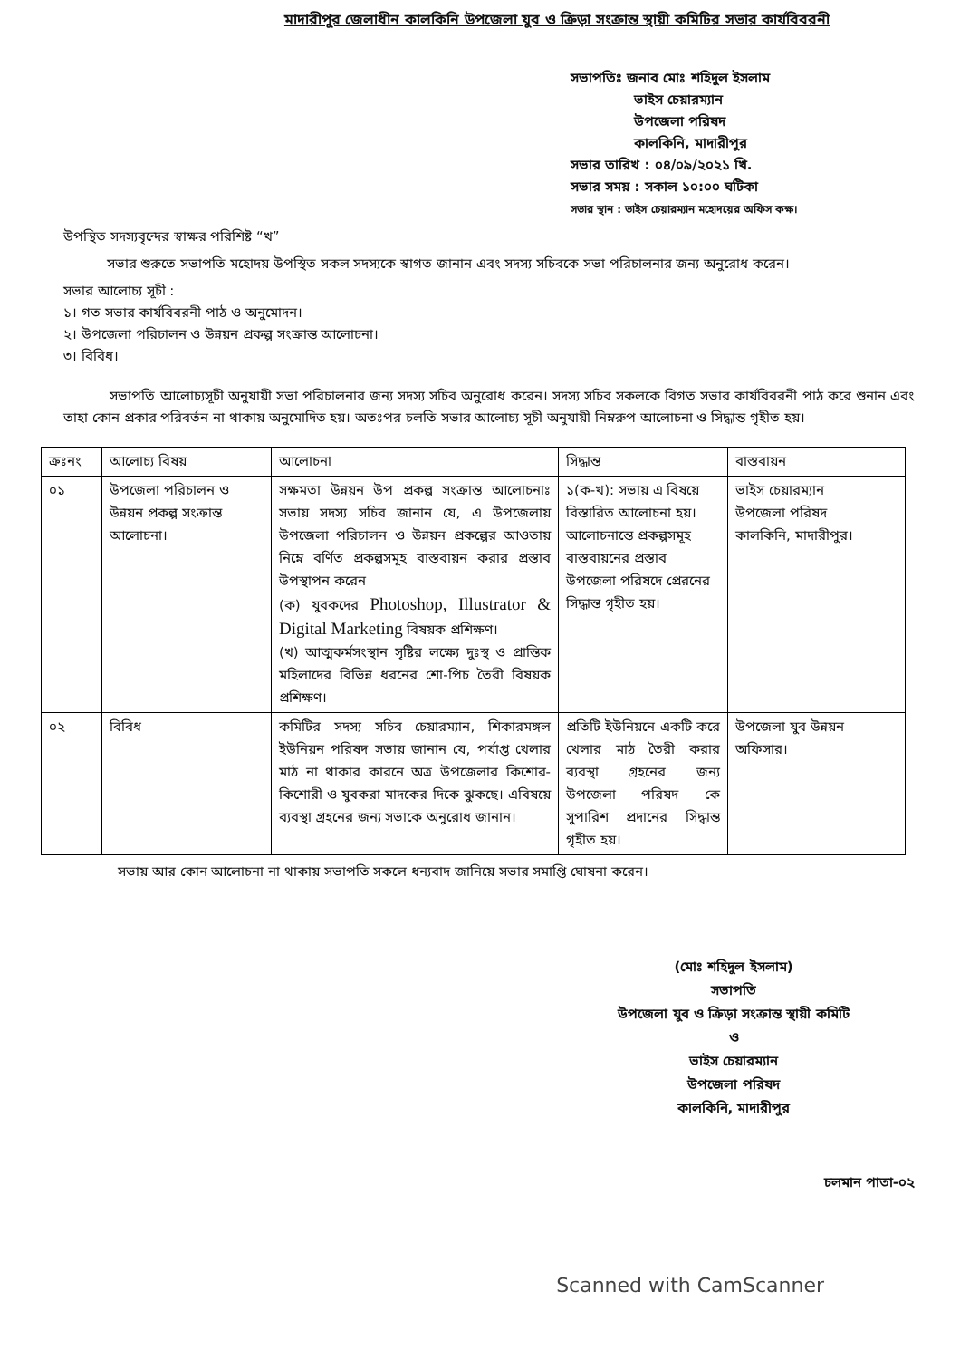মাদারীপুর জেলাধীন কালকিনি উপজেলা যুব ও ক্রিড়া সংক্রান্ত স্থায়ী কমিটির সভার কার্যবিবরনী
সভাপতিঃ জনাব মোঃ শহিদুল ইসলাম
ভাইস চেয়ারম্যান
উপজেলা পরিষদ
কালকিনি, মাদারীপুর
সভার তারিখ : ০৪/০৯/২০২১ খি.
সভার সময় : সকাল ১০:০০ ঘটিকা
সভার স্থান : ভাইস চেয়ারম্যান মহোদয়ের অফিস কক্ষ।
উপস্থিত সদস্যবৃন্দের স্বাক্ষর পরিশিষ্ট “খ”
সভার শুরুতে সভাপতি মহোদয় উপস্থিত সকল সদস্যকে স্বাগত জানান এবং সদস্য সচিবকে সভা পরিচালনার জন্য অনুরোধ করেন।
সভার আলোচ্য সূচী :
১। গত সভার কার্যবিবরনী পাঠ ও অনুমোদন।
২। উপজেলা পরিচালন ও উন্নয়ন প্রকল্প সংক্রান্ত আলোচনা।
৩। বিবিধ।
সভাপতি আলোচ্যসূচী অনুযায়ী সভা পরিচালনার জন্য সদস্য সচিব অনুরোধ করেন। সদস্য সচিব সকলকে বিগত সভার কার্যবিবরনী পাঠ করে শুনান এবং তাহা কোন প্রকার পরিবর্তন না থাকায় অনুমোদিত হয়। অতঃপর চলতি সভার আলোচ্য সূচী অনুযায়ী নিম্নরুপ আলোচনা ও সিদ্ধান্ত গৃহীত হয়।
| ক্রঃনং | আলোচ্য বিষয় | আলোচনা | সিদ্ধান্ত | বাস্তবায়ন |
| --- | --- | --- | --- | --- |
| ০১ | উপজেলা পরিচালন ও উন্নয়ন প্রকল্প সংক্রান্ত আলোচনা। | সক্ষমতা উন্নয়ন উপ প্রকল্প সংক্রান্ত আলোচনাঃ সভায় সদস্য সচিব জানান যে, এ উপজেলায় উপজেলা পরিচালন ও উন্নয়ন প্রকল্পের আওতায় নিম্নে বর্ণিত প্রকল্পসমূহ বাস্তবায়ন করার প্রস্তাব উপস্থাপন করেন (ক) যুবকদের Photoshop, Illustrator & Digital Marketing বিষয়ক প্রশিক্ষণ। (খ) আত্মকর্মসংস্থান সৃষ্টির লক্ষ্যে দুঃস্থ ও প্রান্তিক মহিলাদের বিভিন্ন ধরনের শো-পিচ তৈরী বিষয়ক প্রশিক্ষণ। | ১(ক-খ): সভায় এ বিষয়ে বিস্তারিত আলোচনা হয়। আলোচনান্তে প্রকল্পসমূহ বাস্তবায়নের প্রস্তাব উপজেলা পরিষদে প্রেরনের সিদ্ধান্ত গৃহীত হয়। | ভাইস চেয়ারম্যান উপজেলা পরিষদ কালকিনি, মাদারীপুর। |
| ০২ | বিবিধ | কমিটির সদস্য সচিব চেয়ারম্যান, শিকারমঙ্গল ইউনিয়ন পরিষদ সভায় জানান যে, পর্যাপ্ত খেলার মাঠ না থাকার কারনে অত্র উপজেলার কিশোর-কিশোরী ও যুবকরা মাদকের দিকে ঝুকছে। এবিষয়ে ব্যবস্থা গ্রহনের জন্য সভাকে অনুরোধ জানান। | প্রতিটি ইউনিয়নে একটি করে খেলার মাঠ তৈরী করার ব্যবস্থা গ্রহনের জন্য উপজেলা পরিষদ কে সুপারিশ প্রদানের সিদ্ধান্ত গৃহীত হয়। | উপজেলা যুব উন্নয়ন অফিসার। |
সভায় আর কোন আলোচনা না থাকায় সভাপতি সকলে ধন্যবাদ জানিয়ে সভার সমাপ্তি ঘোষনা করেন।
(মোঃ শহিদুল ইসলাম)
সভাপতি
উপজেলা যুব ও ক্রিড়া সংক্রান্ত স্থায়ী কমিটি
ও
ভাইস চেয়ারম্যান
উপজেলা পরিষদ
কালকিনি, মাদারীপুর
চলমান পাতা-০২
Scanned with CamScanner